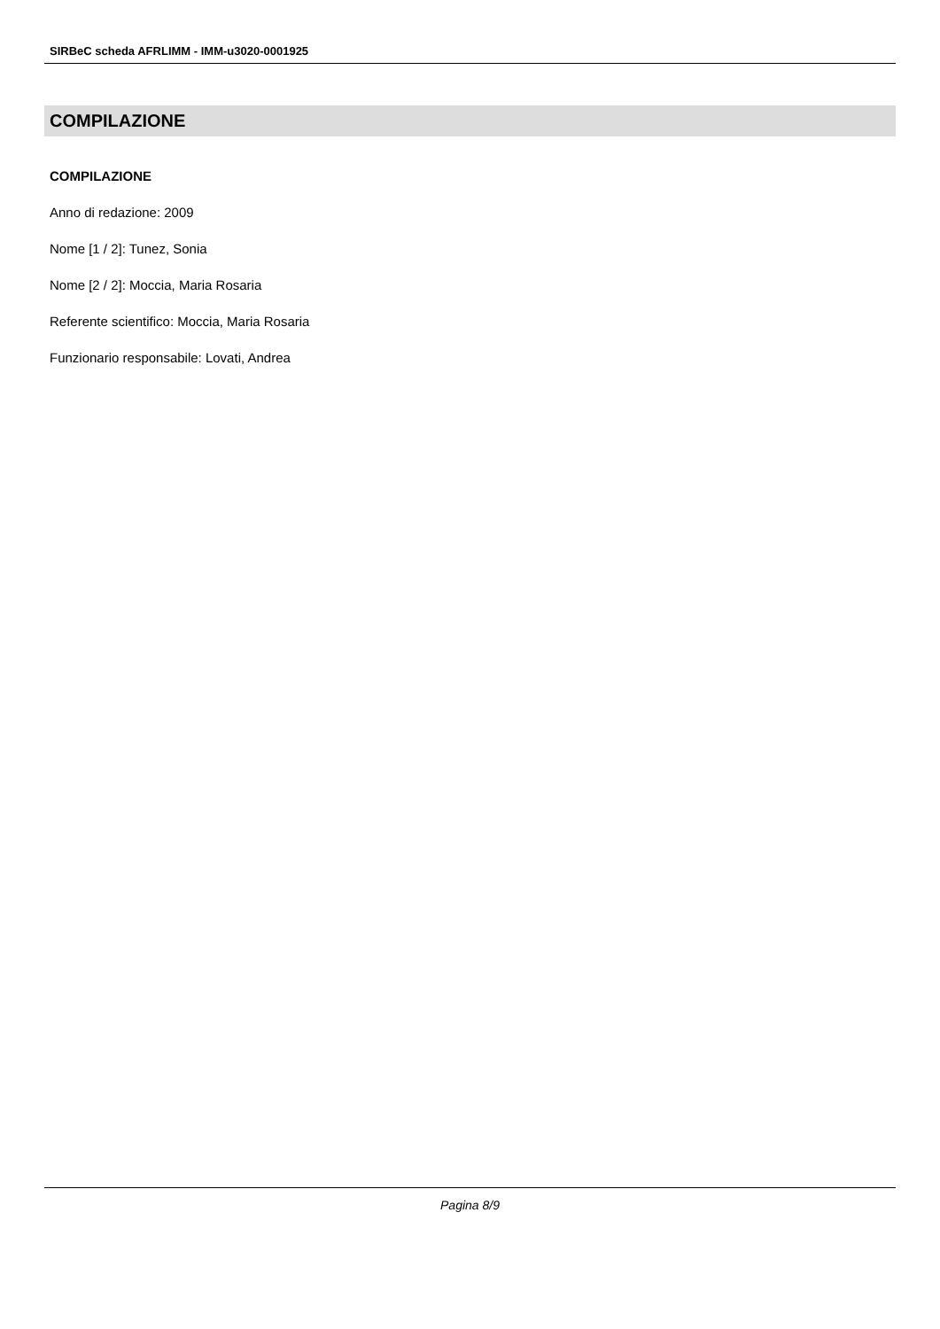SIRBeC scheda AFRLIMM - IMM-u3020-0001925
COMPILAZIONE
COMPILAZIONE
Anno di redazione: 2009
Nome [1 / 2]: Tunez, Sonia
Nome [2 / 2]: Moccia, Maria Rosaria
Referente scientifico: Moccia, Maria Rosaria
Funzionario responsabile: Lovati, Andrea
Pagina 8/9